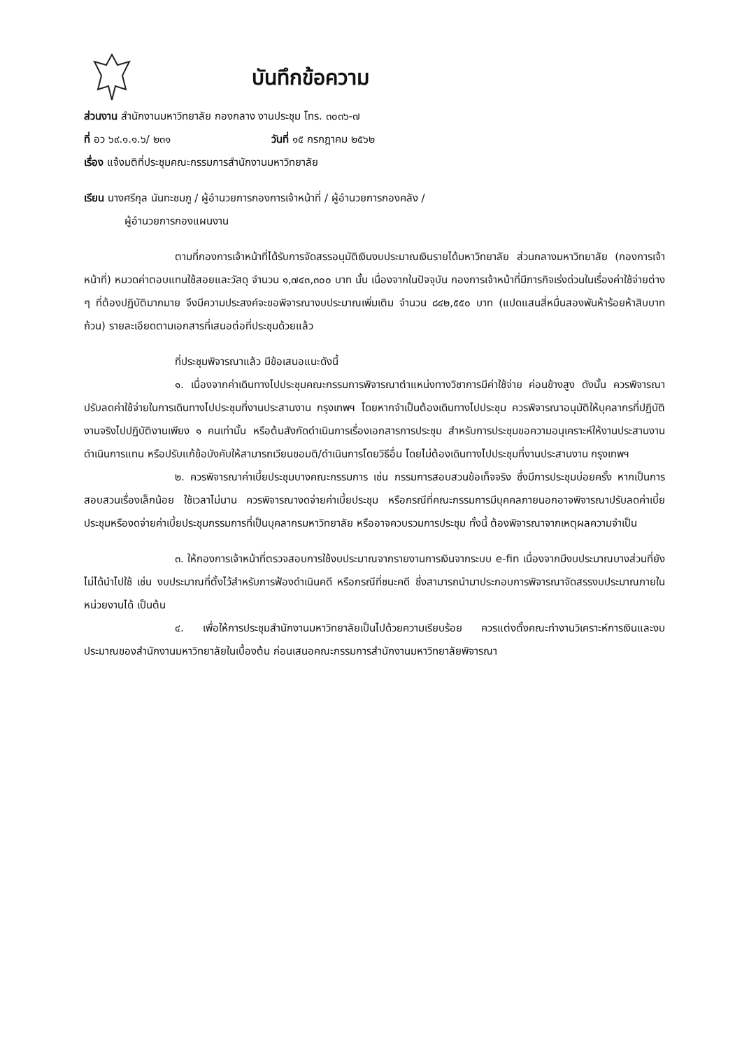บันทึกข้อความ
ส่วนงาน สำนักงานมหาวิทยาลัย กองกลาง งานประชุม โทร. ๓๐๓๖-๗
ที่ อว ๖๙.๑.๑.๖/ ๒๓๑ วันที่ ๑๕ กรกฎาคม ๒๕๖๒
เรื่อง แจ้งมติที่ประชุมคณะกรรมการสำนักงานมหาวิทยาลัย
เรียน นางศรีกุล นันทะชมภู / ผู้อำนวยการกองการเจ้าหน้าที่ / ผู้อำนวยการกองคลัง /
ผู้อำนวยการกองแผนงาน
ตามที่กองการเจ้าหน้าที่ได้รับการจัดสรรอนุมัติเงินงบประมาณเงินรายได้มหาวิทยาลัย ส่วนกลางมหาวิทยาลัย (กองการเจ้าหน้าที่) หมวดค่าตอบแทนใช้สอยและวัสดุ จำนวน ๑,๗๔๓,๓๐๐ บาท นั้น เนื่องจากในปัจจุบัน กองการเจ้าหน้าที่มีภารกิจเร่งด่วนในเรื่องค่าใช้จ่ายต่าง ๆ ที่ต้องปฏิบัติมากมาย จึงมีความประสงค์จะขอพิจารณางบประมาณเพิ่มเติม จำนวน ๘๔๒,๕๕๐ บาท (แปดแสนสี่หมื่นสองพันห้าร้อยห้าสิบบาทถ้วน) รายละเอียดตามเอกสารที่เสนอต่อที่ประชุมด้วยแล้ว
ที่ประชุมพิจารณาแล้ว มีข้อเสนอแนะดังนี้
๑. เนื่องจากค่าเดินทางไปประชุมคณะกรรมการพิจารณาตำแหน่งทางวิชาการมีค่าใช้จ่าย ค่อนข้างสูง ดังนั้น ควรพิจารณาปรับลดค่าใช้จ่ายในการเดินทางไปประชุมที่งานประสานงาน กรุงเทพฯ โดยหากจำเป็นต้องเดินทางไปประชุม ควรพิจารณาอนุมัติให้บุคลากรที่ปฏิบัติงานจริงไปปฏิบัติงานเพียง ๑ คนเท่านั้น หรือต้นสังกัดดำเนินการเรื่องเอกสารการประชุม สำหรับการประชุมขอความอนุเคราะห์ให้งานประสานงานดำเนินการแทน หรือปรับแก้ข้อบังคับให้สามารถเวียนขอมติ/ดำเนินการโดยวิธีอื่น โดยไม่ต้องเดินทางไปประชุมที่งานประสานงาน กรุงเทพฯ
๒. ควรพิจารณาค่าเบี้ยประชุมบางคณะกรรมการ เช่น กรรมการสอบสวนข้อเท็จจริง ซึ่งมีการประชุมบ่อยครั้ง หากเป็นการสอบสวนเรื่องเล็กน้อย ใช้เวลาไม่นาน ควรพิจารณางดจ่ายค่าเบี้ยประชุม หรือกรณีที่คณะกรรมการมีบุคคลภายนอกอาจพิจารณาปรับลดค่าเบี้ยประชุมหรืองดจ่ายค่าเบี้ยประชุมกรรมการที่เป็นบุคลากรมหาวิทยาลัย หรืออาจควบรวมการประชุม ทั้งนี้ ต้องพิจารณาจากเหตุผลความจำเป็น
๓. ให้กองการเจ้าหน้าที่ตรวจสอบการใช้งบประมาณจากรายงานการเงินจากระบบ e-fin เนื่องจากมีงบประมาณบางส่วนที่ยังไม่ได้นำไปใช้ เช่น งบประมาณที่ตั้งไว้สำหรับการฟ้องดำเนินคดี หรือกรณีที่ชนะคดี ซึ่งสามารถนำมาประกอบการพิจารณาจัดสรรงบประมาณภายในหน่วยงานได้ เป็นต้น
๔. เพื่อให้การประชุมสำนักงานมหาวิทยาลัยเป็นไปด้วยความเรียบร้อย ควรแต่งตั้งคณะทำงานวิเคราะห์การเงินและงบประมาณของสำนักงานมหาวิทยาลัยในเบื้องต้น ก่อนเสนอคณะกรรมการสำนักงานมหาวิทยาลัยพิจารณา